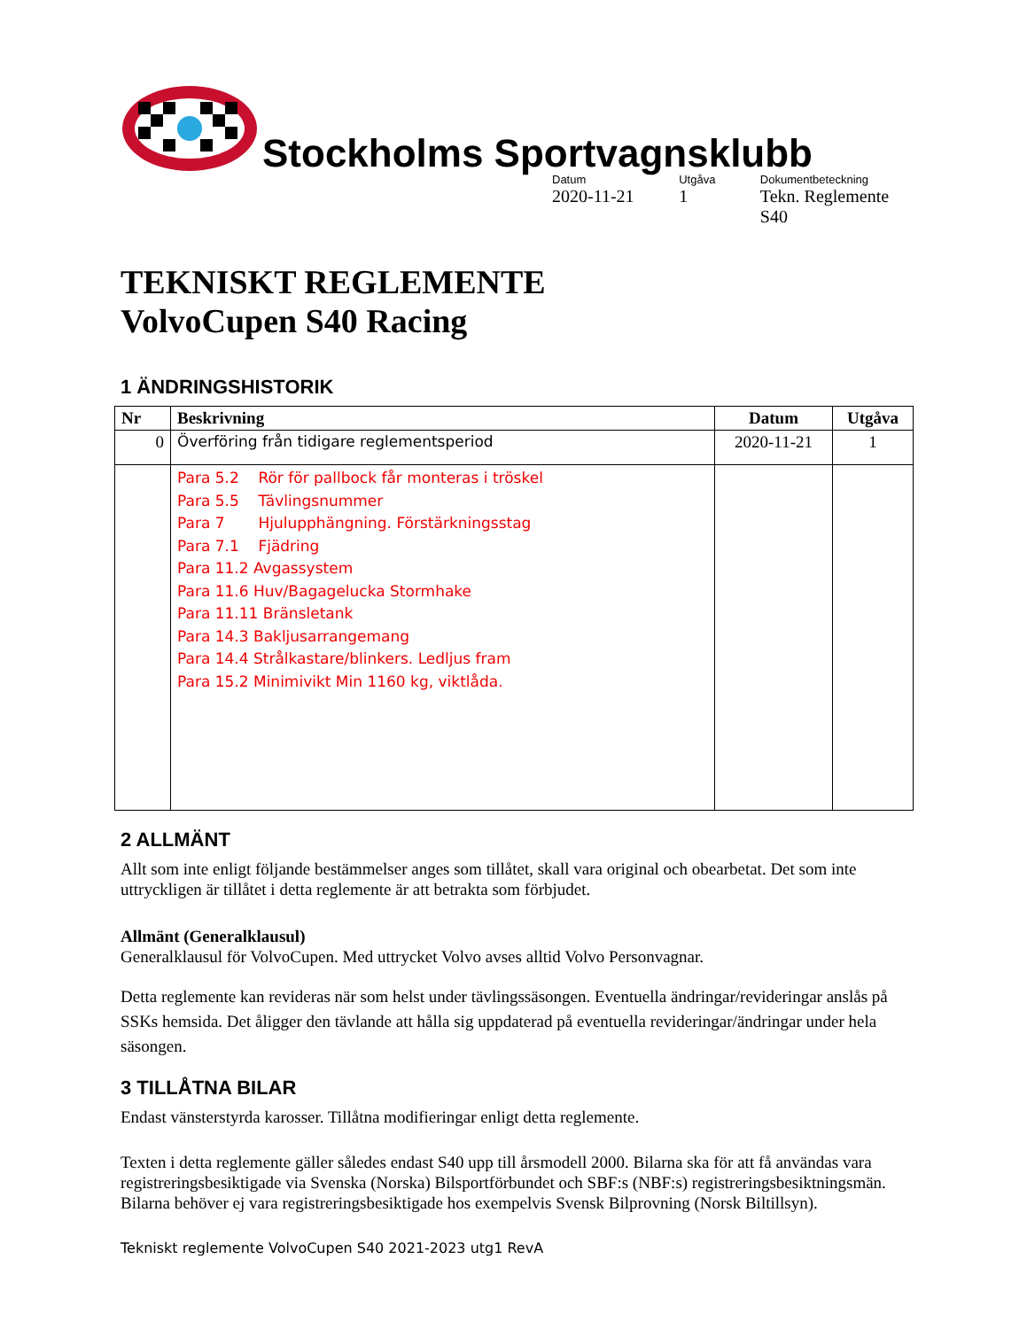Stockholms Sportvagnsklubb
Datum
2020-11-21
Utgåva
1
Dokumentbeteckning
Tekn. Reglemente S40
TEKNISKT REGLEMENTE
VolvoCupen S40 Racing
1 ÄNDRINGSHISTORIK
| Nr | Beskrivning | Datum | Utgåva |
| --- | --- | --- | --- |
| 0 | Överföring från tidigare reglementsperiod | 2020-11-21 | 1 |
| | Para 5.2 Rör för pallbock får monteras i tröskel Para 5.5 Tävlingsnummer Para 7 Hjulupphängning. Förstärkningsstag Para 7.1 Fjädring Para 11.2 Avgassystem Para 11.6 Huv/Bagagelucka Stormhake Para 11.11 Bränsletank Para 14.3 Bakljusarrangemang Para 14.4 Strålkastare/blinkers. Ledljus fram Para 15.2 Minimivikt Min 1160 kg, viktlåda. | | |
2 ALLMÄNT
Allt som inte enligt följande bestämmelser anges som tillåtet, skall vara original och obearbetat. Det som inte uttryckligen är tillåtet i detta reglemente är att betrakta som förbjudet.
Allmänt (Generalklausul)
Generalklausul för VolvoCupen. Med uttrycket Volvo avses alltid Volvo Personvagnar.
Detta reglemente kan revideras när som helst under tävlingssäsongen. Eventuella ändringar/revideringar anslås på SSKs hemsida. Det åligger den tävlande att hålla sig uppdaterad på eventuella revideringar/ändringar under hela säsongen.
3 TILLÅTNA BILAR
Endast vänsterstyrda karosser. Tillåtna modifieringar enligt detta reglemente.
Texten i detta reglemente gäller således endast S40 upp till årsmodell 2000. Bilarna ska för att få användas vara registreringsbesiktigade via Svenska (Norska) Bilsportförbundet och SBF:s (NBF:s) registreringsbesiktningsmän.
Bilarna behöver ej vara registreringsbesiktigade hos exempelvis Svensk Bilprovning (Norsk Biltillsyn).
Tekniskt reglemente VolvoCupen S40 2021-2023 utg1 RevA